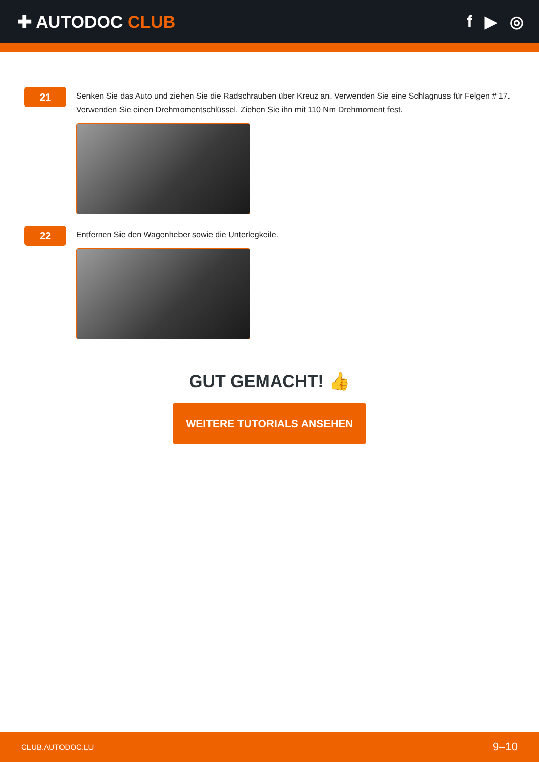✚ AUTODOC CLUB f ▶ ◎
21
Senken Sie das Auto und ziehen Sie die Radschrauben über Kreuz an. Verwenden Sie eine Schlagnuss für Felgen # 17. Verwenden Sie einen Drehmomentschlüssel. Ziehen Sie ihn mit 110 Nm Drehmoment fest.
22
Entfernen Sie den Wagenheber sowie die Unterlegkeile.
GUT GEMACHT! 👍
WEITERE TUTORIALS ANSEHEN
CLUB.AUTODOC.LU 9–10